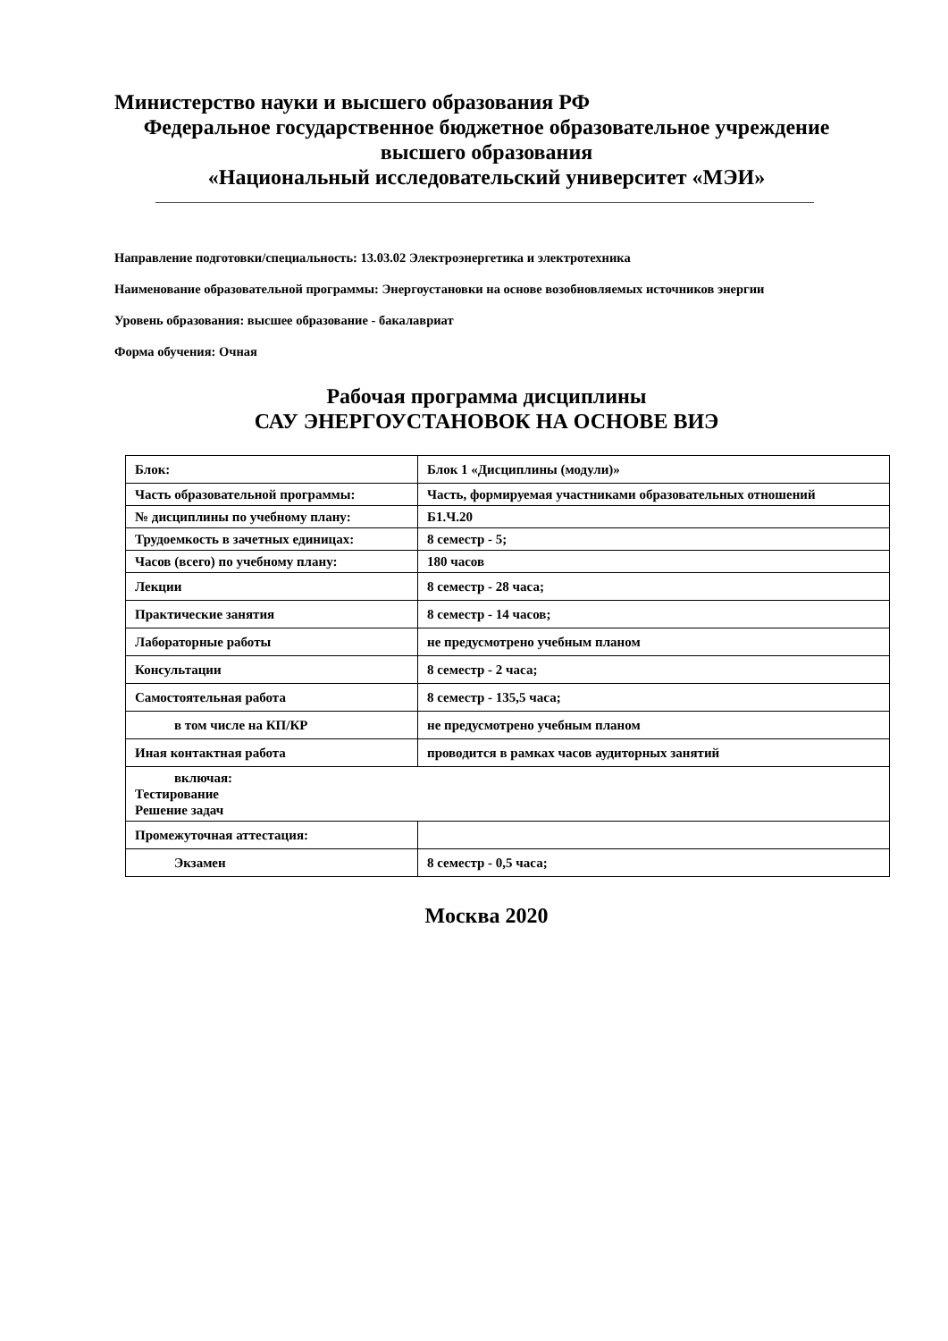Министерство науки и высшего образования РФ
Федеральное государственное бюджетное образовательное учреждение
высшего образования
«Национальный исследовательский университет «МЭИ»
Направление подготовки/специальность: 13.03.02 Электроэнергетика и электротехника
Наименование образовательной программы: Энергоустановки на основе возобновляемых источников энергии
Уровень образования: высшее образование - бакалавриат
Форма обучения: Очная
Рабочая программа дисциплины
САУ ЭНЕРГОУСТАНОВОК НА ОСНОВЕ ВИЭ
| Блок: | Блок 1 «Дисциплины (модули)» |
| Часть образовательной программы: | Часть, формируемая участниками образовательных отношений |
| № дисциплины по учебному плану: | Б1.Ч.20 |
| Трудоемкость в зачетных единицах: | 8 семестр - 5; |
| Часов (всего) по учебному плану: | 180 часов |
| Лекции | 8 семестр - 28 часа; |
| Практические занятия | 8 семестр - 14 часов; |
| Лабораторные работы | не предусмотрено учебным планом |
| Консультации | 8 семестр - 2 часа; |
| Самостоятельная работа | 8 семестр - 135,5 часа; |
| в том числе на КП/КР | не предусмотрено учебным планом |
| Иная контактная работа | проводится в рамках часов аудиторных занятий |
| включая: Тестирование Решение задач | |
| Промежуточная аттестация: | |
| Экзамен | 8 семестр - 0,5 часа; |
Москва 2020